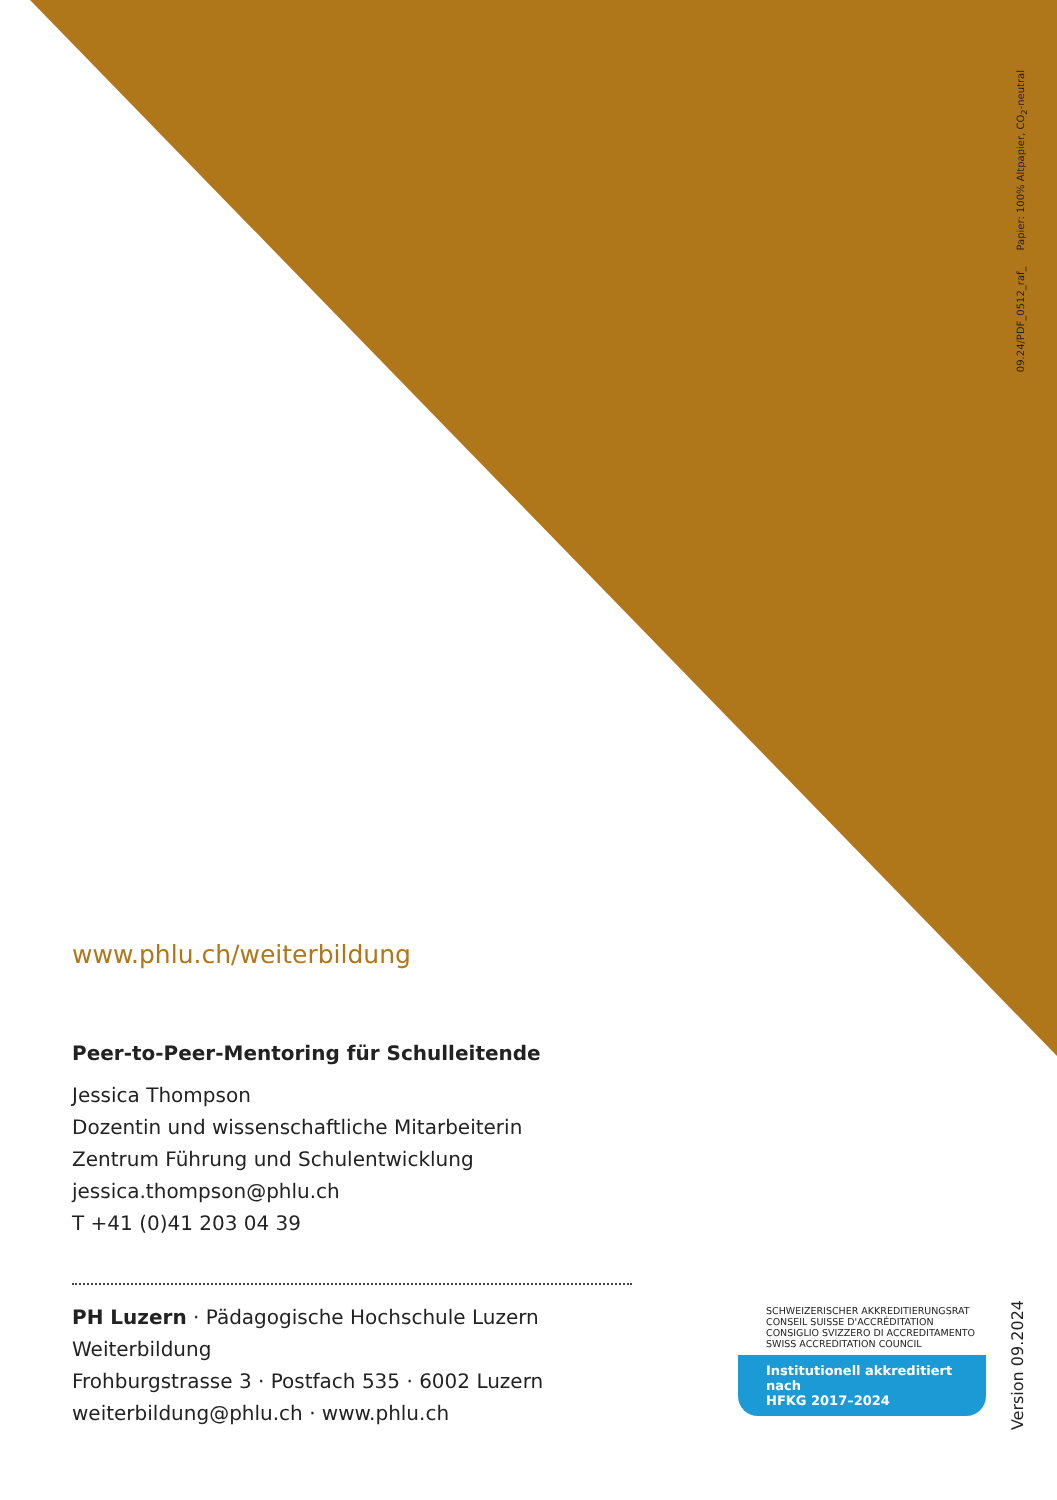09.24/PDF_0512_raf_ Papier: 100% Altpapier, CO<sub>2</sub>-neutral
www.phlu.ch/weiterbildung
Peer-to-Peer-Mentoring für Schulleitende
Jessica Thompson
Dozentin und wissenschaftliche Mitarbeiterin
Zentrum Führung und Schulentwicklung
jessica.thompson@phlu.ch
T +41 (0)41 203 04 39
PH Luzern · Pädagogische Hochschule Luzern
Weiterbildung
Frohburgstrasse 3 · Postfach 535 · 6002 Luzern
weiterbildung@phlu.ch · www.phlu.ch
SCHWEIZERISCHER AKKREDITIERUNGSRAT
CONSEIL SUISSE D'ACCRÉDITATION
CONSIGLIO SVIZZERO DI ACCREDITAMENTO
SWISS ACCREDITATION COUNCIL
Institutionell akkreditiert nach
HFKG 2017–2024
Version 09.2024